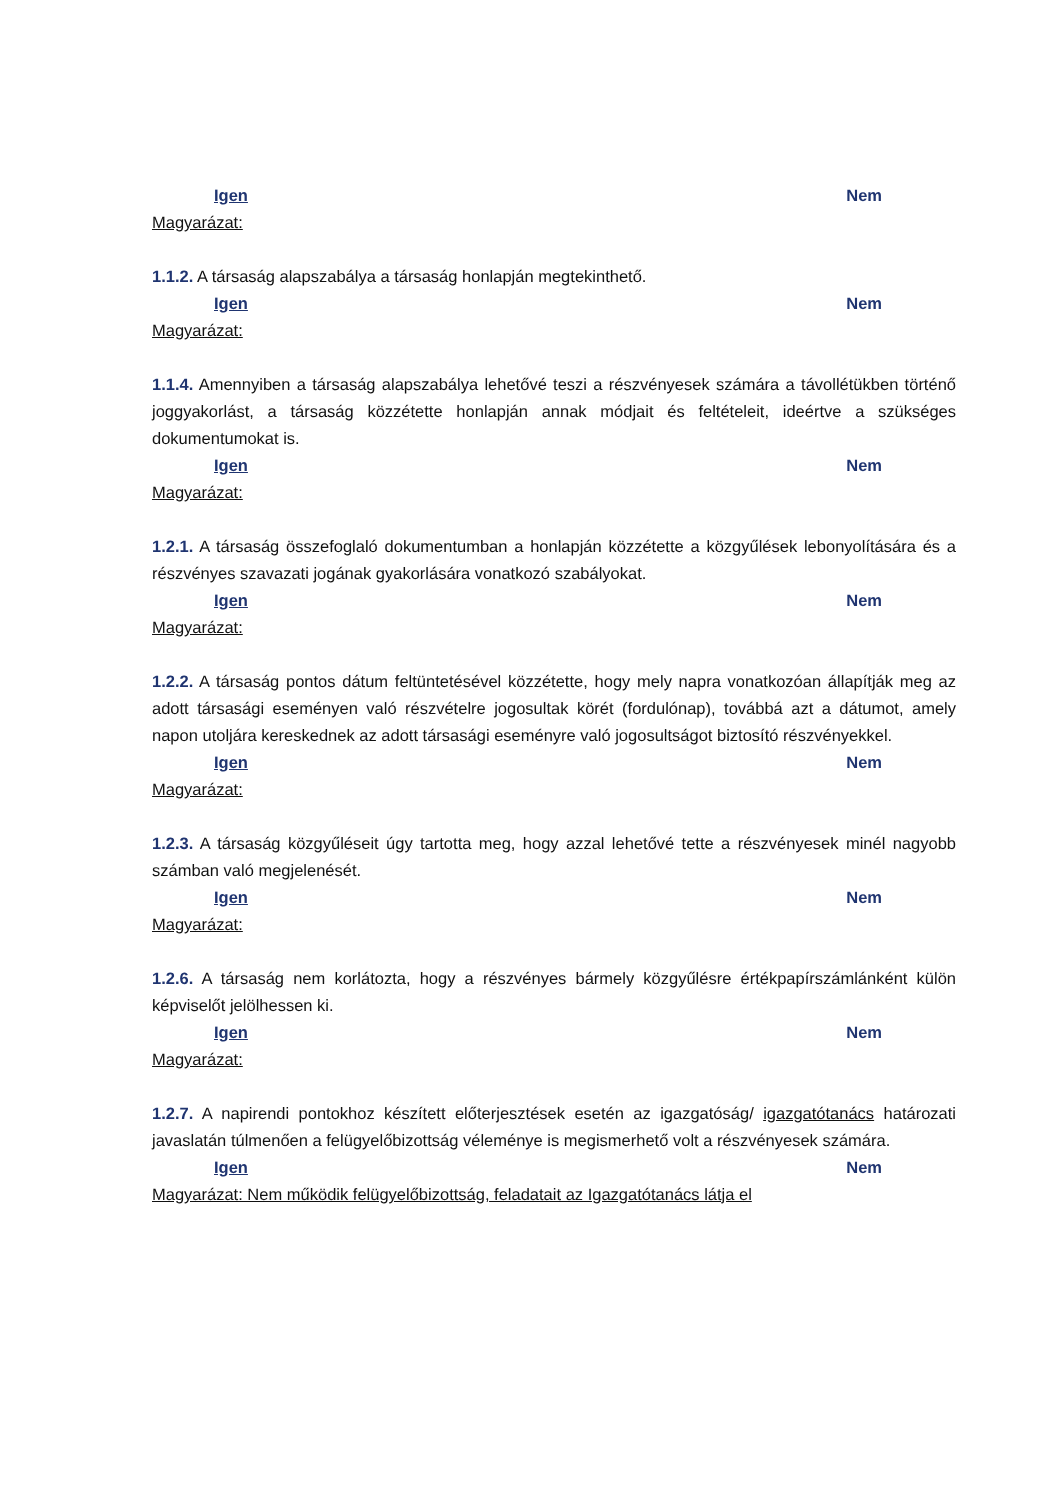Igen Nem
Magyarázat:
1.1.2. A társaság alapszabálya a társaság honlapján megtekinthető.
Igen Nem
Magyarázat:
1.1.4. Amennyiben a társaság alapszabálya lehetővé teszi a részvényesek számára a távollétükben történő joggyakorlást, a társaság közzétette honlapján annak módjait és feltételeit, ideértve a szükséges dokumentumokat is.
Igen Nem
Magyarázat:
1.2.1. A társaság összefoglaló dokumentumban a honlapján közzétette a közgyűlések lebonyolítására és a részvényes szavazati jogának gyakorlására vonatkozó szabályokat.
Igen Nem
Magyarázat:
1.2.2. A társaság pontos dátum feltüntetésével közzétette, hogy mely napra vonatkozóan állapítják meg az adott társasági eseményen való részvételre jogosultak körét (fordulónap), továbbá azt a dátumot, amely napon utoljára kereskednek az adott társasági eseményre való jogosultságot biztosító részvényekkel.
Igen Nem
Magyarázat:
1.2.3. A társaság közgyűléseit úgy tartotta meg, hogy azzal lehetővé tette a részvényesek minél nagyobb számban való megjelenését.
Igen Nem
Magyarázat:
1.2.6. A társaság nem korlátozta, hogy a részvényes bármely közgyűlésre értékpapírszámlánként külön képviselőt jelölhessen ki.
Igen Nem
Magyarázat:
1.2.7. A napirendi pontokhoz készített előterjesztések esetén az igazgatóság/ igazgatótanács határozati javaslatán túlmenően a felügyelőbizottság véleménye is megismerhető volt a részvényesek számára.
Igen Nem
Magyarázat: Nem működik felügyelőbizottság, feladatait az Igazgatótanács látja el